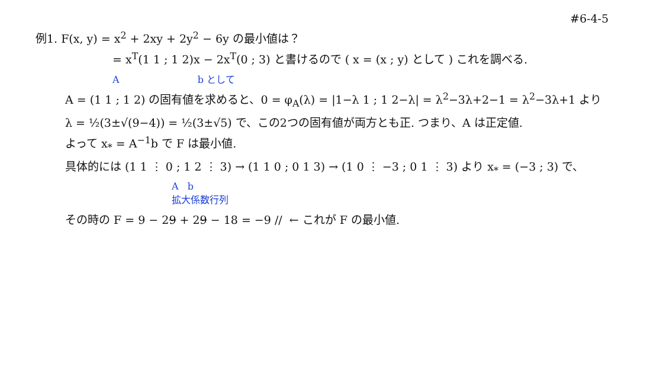#6-4-5
例1. F(x, y) = x<sup>2</sup> + 2xy + 2y<sup>2</sup> − 6y の最小値は？
= x<sup>T</sup>(1 1 ; 1 2)x − 2x<sup>T</sup>(0 ; 3) と書けるので ( x = (x ; y) として ) これを調べる.
A b として
A = (1 1 ; 1 2) の固有値を求めると、0 = φ<sub>A</sub>(λ) = |1−λ 1 ; 1 2−λ| = λ<sup>2</sup>−3λ+2−1 = λ<sup>2</sup>−3λ+1 より
λ = ½(3±√(9−4)) = ½(3±√5) で、この2つの固有値が両方とも正. つまり、A は正定値.
よって x<sub>*</sub> = A<sup>−1</sup>b で F は最小値.
具体的には (1 1 ⋮ 0 ; 1 2 ⋮ 3) → (1 1 0 ; 0 1 3) → (1 0 ⋮ −3 ; 0 1 ⋮ 3) より x<sub>*</sub> = (−3 ; 3) で、
A b
拡大係数行列
その時の F = 9 − 29 + 29 − 18 = −9 // ← これが F の最小値.